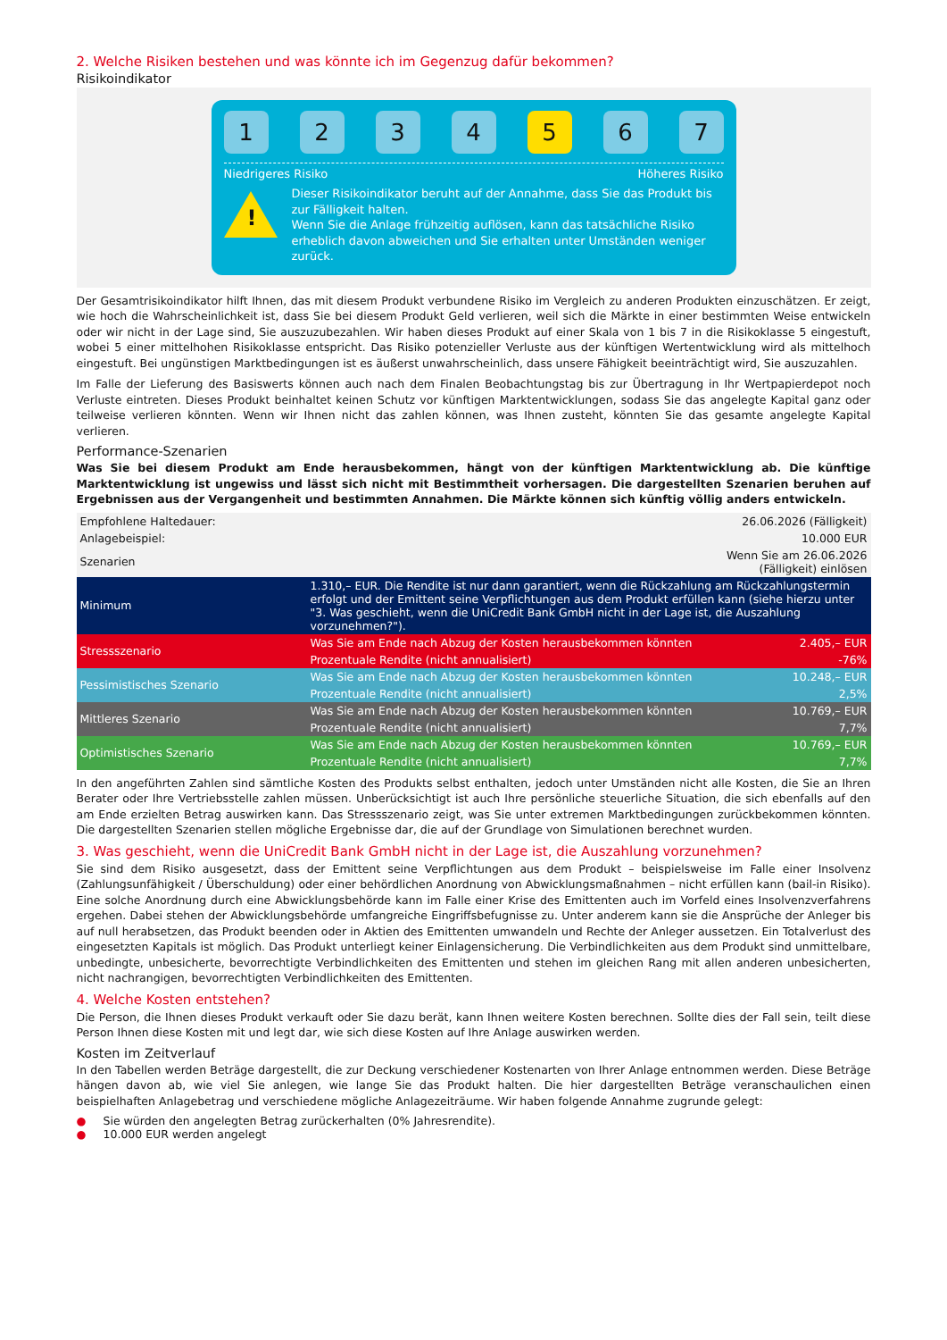2. Welche Risiken bestehen und was könnte ich im Gegenzug dafür bekommen?
Risikoindikator
1 2 3 4 5 6 7
Niedrigeres Risiko Höheres Risiko
!
Dieser Risikoindikator beruht auf der Annahme, dass Sie das Produkt bis zur Fälligkeit halten.
Wenn Sie die Anlage frühzeitig auflösen, kann das tatsächliche Risiko erheblich davon abweichen und Sie erhalten unter Umständen weniger zurück.
Der Gesamtrisikoindikator hilft Ihnen, das mit diesem Produkt verbundene Risiko im Vergleich zu anderen Produkten einzuschätzen. Er zeigt, wie hoch die Wahrscheinlichkeit ist, dass Sie bei diesem Produkt Geld verlieren, weil sich die Märkte in einer bestimmten Weise entwickeln oder wir nicht in der Lage sind, Sie auszuzubezahlen. Wir haben dieses Produkt auf einer Skala von 1 bis 7 in die Risikoklasse 5 eingestuft, wobei 5 einer mittelhohen Risikoklasse entspricht. Das Risiko potenzieller Verluste aus der künftigen Wertentwicklung wird als mittelhoch eingestuft. Bei ungünstigen Marktbedingungen ist es äußerst unwahrscheinlich, dass unsere Fähigkeit beeinträchtigt wird, Sie auszuzahlen.
Im Falle der Lieferung des Basiswerts können auch nach dem Finalen Beobachtungstag bis zur Übertragung in Ihr Wertpapierdepot noch Verluste eintreten. Dieses Produkt beinhaltet keinen Schutz vor künftigen Marktentwicklungen, sodass Sie das angelegte Kapital ganz oder teilweise verlieren könnten. Wenn wir Ihnen nicht das zahlen können, was Ihnen zusteht, könnten Sie das gesamte angelegte Kapital verlieren.
Performance-Szenarien
Was Sie bei diesem Produkt am Ende herausbekommen, hängt von der künftigen Marktentwicklung ab. Die künftige Marktentwicklung ist ungewiss und lässt sich nicht mit Bestimmtheit vorhersagen. Die dargestellten Szenarien beruhen auf Ergebnissen aus der Vergangenheit und bestimmten Annahmen. Die Märkte können sich künftig völlig anders entwickeln.
| Empfohlene Haltedauer: | | 26.06.2026 (Fälligkeit) |
| Anlagebeispiel: | | 10.000 EUR |
| Szenarien | | Wenn Sie am 26.06.2026 (Fälligkeit) einlösen |
| Minimum | 1.310,– EUR. Die Rendite ist nur dann garantiert, wenn die Rückzahlung am Rückzahlungstermin erfolgt und der Emittent seine Verpflichtungen aus dem Produkt erfüllen kann (siehe hierzu unter "3. Was geschieht, wenn die UniCredit Bank GmbH nicht in der Lage ist, die Auszahlung vorzunehmen?"). | |
| Stressszenario | Was Sie am Ende nach Abzug der Kosten herausbekommen könnten | 2.405,– EUR |
| | Prozentuale Rendite (nicht annualisiert) | -76% |
| Pessimistisches Szenario | Was Sie am Ende nach Abzug der Kosten herausbekommen könnten | 10.248,– EUR |
| | Prozentuale Rendite (nicht annualisiert) | 2,5% |
| Mittleres Szenario | Was Sie am Ende nach Abzug der Kosten herausbekommen könnten | 10.769,– EUR |
| | Prozentuale Rendite (nicht annualisiert) | 7,7% |
| Optimistisches Szenario | Was Sie am Ende nach Abzug der Kosten herausbekommen könnten | 10.769,– EUR |
| | Prozentuale Rendite (nicht annualisiert) | 7,7% |
In den angeführten Zahlen sind sämtliche Kosten des Produkts selbst enthalten, jedoch unter Umständen nicht alle Kosten, die Sie an Ihren Berater oder Ihre Vertriebsstelle zahlen müssen. Unberücksichtigt ist auch Ihre persönliche steuerliche Situation, die sich ebenfalls auf den am Ende erzielten Betrag auswirken kann. Das Stressszenario zeigt, was Sie unter extremen Marktbedingungen zurückbekommen könnten. Die dargestellten Szenarien stellen mögliche Ergebnisse dar, die auf der Grundlage von Simulationen berechnet wurden.
3. Was geschieht, wenn die UniCredit Bank GmbH nicht in der Lage ist, die Auszahlung vorzunehmen?
Sie sind dem Risiko ausgesetzt, dass der Emittent seine Verpflichtungen aus dem Produkt – beispielsweise im Falle einer Insolvenz (Zahlungsunfähigkeit / Überschuldung) oder einer behördlichen Anordnung von Abwicklungsmaßnahmen – nicht erfüllen kann (bail-in Risiko). Eine solche Anordnung durch eine Abwicklungsbehörde kann im Falle einer Krise des Emittenten auch im Vorfeld eines Insolvenzverfahrens ergehen. Dabei stehen der Abwicklungsbehörde umfangreiche Eingriffsbefugnisse zu. Unter anderem kann sie die Ansprüche der Anleger bis auf null herabsetzen, das Produkt beenden oder in Aktien des Emittenten umwandeln und Rechte der Anleger aussetzen. Ein Totalverlust des eingesetzten Kapitals ist möglich. Das Produkt unterliegt keiner Einlagensicherung. Die Verbindlichkeiten aus dem Produkt sind unmittelbare, unbedingte, unbesicherte, bevorrechtigte Verbindlichkeiten des Emittenten und stehen im gleichen Rang mit allen anderen unbesicherten, nicht nachrangigen, bevorrechtigten Verbindlichkeiten des Emittenten.
4. Welche Kosten entstehen?
Die Person, die Ihnen dieses Produkt verkauft oder Sie dazu berät, kann Ihnen weitere Kosten berechnen. Sollte dies der Fall sein, teilt diese Person Ihnen diese Kosten mit und legt dar, wie sich diese Kosten auf Ihre Anlage auswirken werden.
Kosten im Zeitverlauf
In den Tabellen werden Beträge dargestellt, die zur Deckung verschiedener Kostenarten von Ihrer Anlage entnommen werden. Diese Beträge hängen davon ab, wie viel Sie anlegen, wie lange Sie das Produkt halten. Die hier dargestellten Beträge veranschaulichen einen beispielhaften Anlagebetrag und verschiedene mögliche Anlagezeiträume. Wir haben folgende Annahme zugrunde gelegt:
● Sie würden den angelegten Betrag zurückerhalten (0% Jahresrendite).
● 10.000 EUR werden angelegt